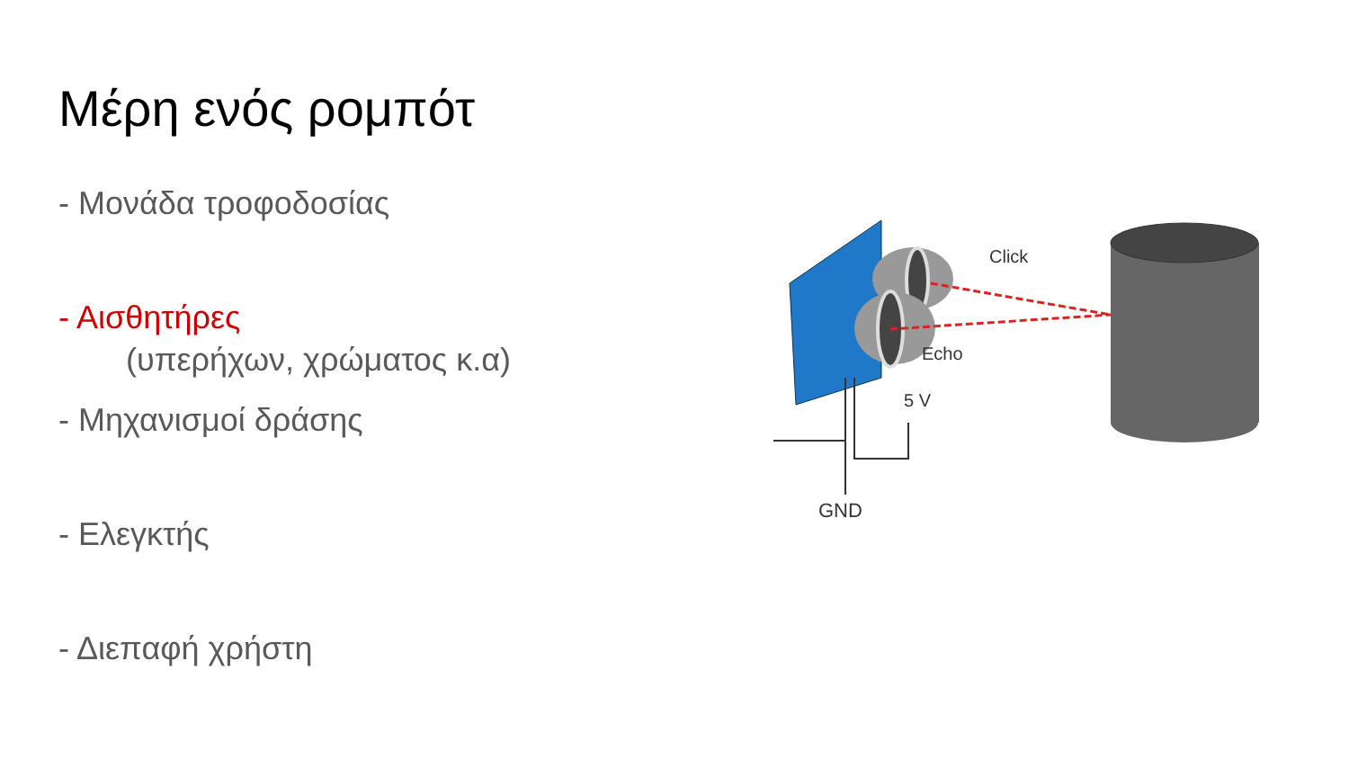Μέρη ενός ρομπότ
- Μονάδα τροφοδοσίας
- Αισθητήρες
(υπερήχων, χρώματος κ.α)
- Μηχανισμοί δράσης
- Ελεγκτής
- Διεπαφή χρήστη
Click
Echo
5 V
GND